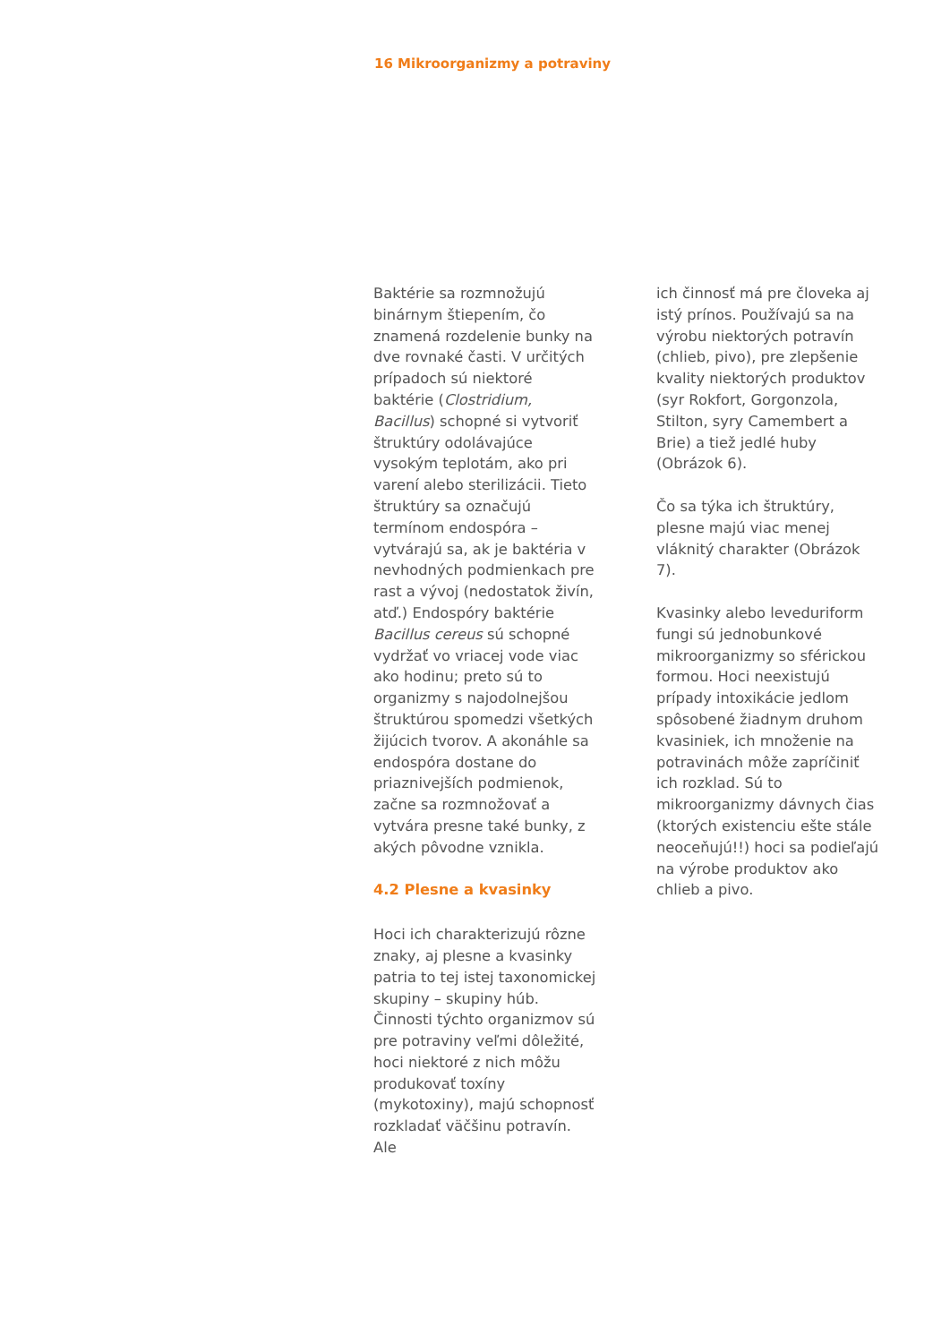16 Mikroorganizmy a potraviny
Baktérie sa rozmnožujú binárnym štiepením, čo znamená rozdelenie bunky na dve rovnaké časti. V určitých prípadoch sú niektoré baktérie (Clostridium, Bacillus) schopné si vytvoriť štruktúry odolávajúce vysokým teplotám, ako pri varení alebo sterilizácii. Tieto štruktúry sa označujú termínom endospóra – vytvárajú sa, ak je baktéria v nevhodných podmienkach pre rast a vývoj (nedostatok živín, atď.) Endospóry baktérie Bacillus cereus sú schopné vydržať vo vriacej vode viac ako hodinu; preto sú to organizmy s najodolnejšou štruktúrou spomedzi všetkých žijúcich tvorov. A akonáhle sa endospóra dostane do priaznivejších podmienok, začne sa rozmnožovať a vytvára presne také bunky, z akých pôvodne vznikla.
4.2 Plesne a kvasinky
Hoci ich charakterizujú rôzne znaky, aj plesne a kvasinky patria to tej istej taxonomickej skupiny – skupiny húb. Činnosti týchto organizmov sú pre potraviny veľmi dôležité, hoci niektoré z nich môžu produkovať toxíny (mykotoxiny), majú schopnosť rozkladať väčšinu potravín. Ale
ich činnosť má pre človeka aj istý prínos. Používajú sa na výrobu niektorých potravín (chlieb, pivo), pre zlepšenie kvality niektorých produktov (syr Rokfort, Gorgonzola, Stilton, syry Camembert a Brie) a tiež jedlé huby (Obrázok 6).
Čo sa týka ich štruktúry, plesne majú viac menej vláknitý charakter (Obrázok 7).
Kvasinky alebo leveduriform fungi sú jednobunkové mikroorganizmy so sférickou formou. Hoci neexistujú prípady intoxikácie jedlom spôsobené žiadnym druhom kvasiniek, ich množenie na potravinách môže zapríčiniť ich rozklad. Sú to mikroorganizmy dávnych čias (ktorých existenciu ešte stále neoceňujú!!) hoci sa podieľajú na výrobe produktov ako chlieb a pivo.